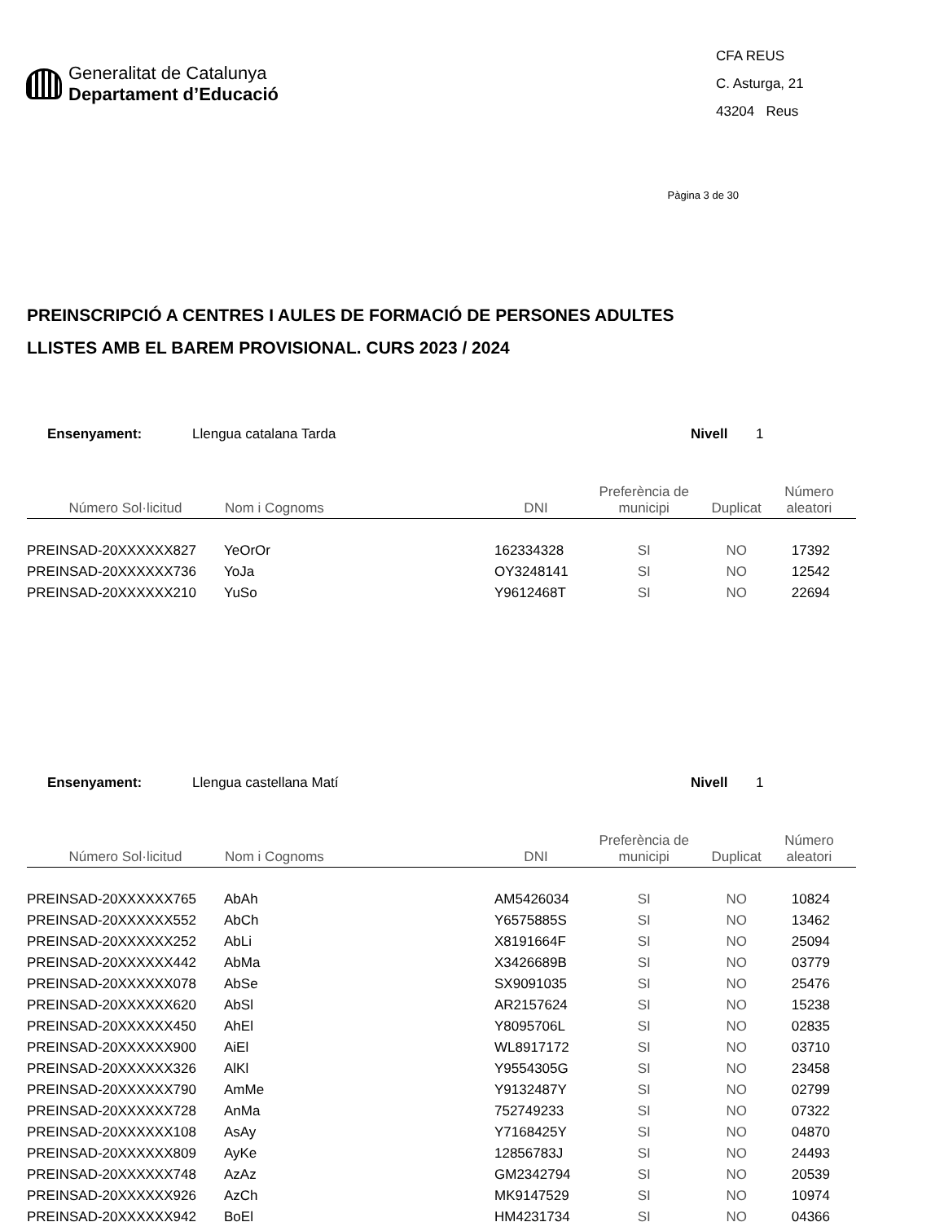Generalitat de Catalunya
Departament d’Educació
CFA REUS
C. Asturga, 21
43204 Reus
Pàgina 3 de 30
PREINSCRIPCIÓ A CENTRES I AULES DE FORMACIÓ DE PERSONES ADULTES
LLISTES AMB EL BAREM PROVISIONAL. CURS 2023 / 2024
Ensenyament: Llengua catalana Tarda Nivell 1
| Número Sol·licitud | Nom i Cognoms | DNI | Preferència de municipi | Duplicat | Número aleatori |
| --- | --- | --- | --- | --- | --- |
| PREINSAD-20XXXXXX827 | YeOrOr | 162334328 | SI | NO | 17392 |
| PREINSAD-20XXXXXX736 | YoJa | OY3248141 | SI | NO | 12542 |
| PREINSAD-20XXXXXX210 | YuSo | Y9612468T | SI | NO | 22694 |
Ensenyament: Llengua castellana Matí Nivell 1
| Número Sol·licitud | Nom i Cognoms | DNI | Preferència de municipi | Duplicat | Número aleatori |
| --- | --- | --- | --- | --- | --- |
| PREINSAD-20XXXXXX765 | AbAh | AM5426034 | SI | NO | 10824 |
| PREINSAD-20XXXXXX552 | AbCh | Y6575885S | SI | NO | 13462 |
| PREINSAD-20XXXXXX252 | AbLi | X8191664F | SI | NO | 25094 |
| PREINSAD-20XXXXXX442 | AbMa | X3426689B | SI | NO | 03779 |
| PREINSAD-20XXXXXX078 | AbSe | SX9091035 | SI | NO | 25476 |
| PREINSAD-20XXXXXX620 | AbSl | AR2157624 | SI | NO | 15238 |
| PREINSAD-20XXXXXX450 | AhEl | Y8095706L | SI | NO | 02835 |
| PREINSAD-20XXXXXX900 | AiEl | WL8917172 | SI | NO | 03710 |
| PREINSAD-20XXXXXX326 | AlKl | Y9554305G | SI | NO | 23458 |
| PREINSAD-20XXXXXX790 | AmMe | Y9132487Y | SI | NO | 02799 |
| PREINSAD-20XXXXXX728 | AnMa | 752749233 | SI | NO | 07322 |
| PREINSAD-20XXXXXX108 | AsAy | Y7168425Y | SI | NO | 04870 |
| PREINSAD-20XXXXXX809 | AyKe | 12856783J | SI | NO | 24493 |
| PREINSAD-20XXXXXX748 | AzAz | GM2342794 | SI | NO | 20539 |
| PREINSAD-20XXXXXX926 | AzCh | MK9147529 | SI | NO | 10974 |
| PREINSAD-20XXXXXX942 | BoEl | HM4231734 | SI | NO | 04366 |